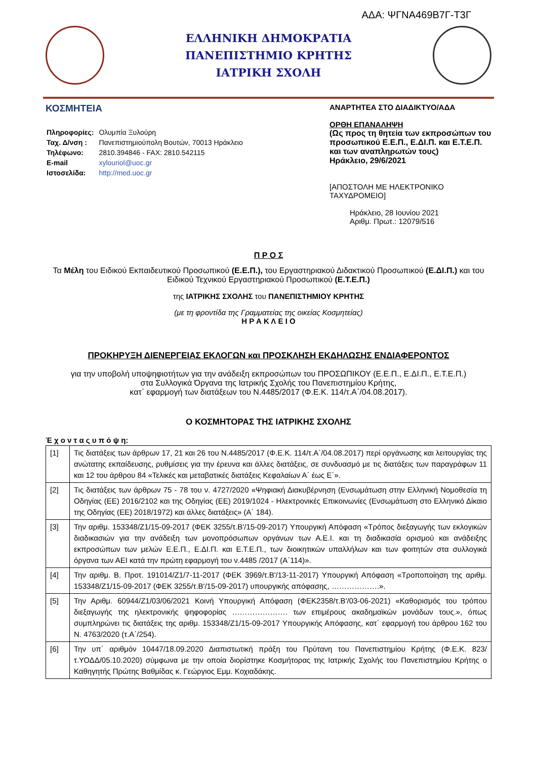ΑΔΑ: ΨΓΝΑ469Β7Γ-Τ3Γ
ΕΛΛΗΝΙΚΗ ΔΗΜΟΚΡΑΤΙΑ
ΠΑΝΕΠΙΣΤΗΜΙΟ ΚΡΗΤΗΣ
ΙΑΤΡΙΚΗ ΣΧΟΛΗ
ΚΟΣΜΗΤΕΙΑ
| Πληροφορίες: | Ολυμπία Ξυλούρη |
| Ταχ. Δ/νση : | Πανεπιστημιούπολη Βουτών, 70013 Ηράκλειο |
| Τηλέφωνο: | 2810.394846 - FAX: 2810.542115 |
| E-mail | xylouriol@uoc.gr |
| Ιστοσελίδα: | http://med.uoc.gr |
ΑΝΑΡΤΗΤΕΑ ΣΤΟ ΔΙΑΔΙΚΤΥΟ/ΑΔΑ
ΟΡΘΗ ΕΠΑΝΑΛΗΨΗ
(Ως προς τη θητεία των εκπροσώπων του προσωπικού Ε.Ε.Π., Ε.ΔΙ.Π. και Ε.Τ.Ε.Π. και των αναπληρωτών τους)
Ηράκλειο, 29/6/2021
[ΑΠΟΣΤΟΛΗ ΜΕ ΗΛΕΚΤΡΟΝΙΚΟ ΤΑΧΥΔΡΟΜΕΙΟ]
Ηράκλειο, 28 Ιουνίου 2021
Αριθμ. Πρωτ.: 12079/516
Π Ρ Ο Σ
Τα Μέλη του Ειδικού Εκπαιδευτικού Προσωπικού (Ε.Ε.Π.), του Εργαστηριακού Διδακτικού Προσωπικού (Ε.ΔΙ.Π.) και του Ειδικού Τεχνικού Εργαστηριακού Προσωπικού (Ε.Τ.Ε.Π.)
της ΙΑΤΡΙΚΗΣ ΣΧΟΛΗΣ του ΠΑΝΕΠΙΣΤΗΜΙΟΥ ΚΡΗΤΗΣ
(με τη φροντίδα της Γραμματείας της οικείας Κοσμητείας)
Η Ρ Α Κ Λ Ε Ι Ο
ΠΡΟΚΗΡΥΞΗ ΔΙΕΝΕΡΓΕΙΑΣ ΕΚΛΟΓΩΝ και ΠΡΟΣΚΛΗΣΗ ΕΚΔΗΛΩΣΗΣ ΕΝΔΙΑΦΕΡΟΝΤΟΣ
για την υποβολή υποψηφιοτήτων για την ανάδειξη εκπροσώπων του ΠΡΟΣΩΠΙΚΟΥ (Ε.Ε.Π., Ε.ΔΙ.Π., Ε.Τ.Ε.Π.)
στα Συλλογικά Όργανα της Ιατρικής Σχολής του Πανεπιστημίου Κρήτης,
κατ΄ εφαρμογή των διατάξεων του Ν.4485/2017 (Φ.Ε.Κ. 114/τ.Α΄/04.08.2017).
Ο ΚΟΣΜΗΤΟΡΑΣ ΤΗΣ ΙΑΤΡΙΚΗΣ ΣΧΟΛΗΣ
Έ χ ο ν τ α ς υ π ό ψ η:
| [1] | Τις διατάξεις των άρθρων 17, 21 και 26 του Ν.4485/2017 (Φ.Ε.Κ. 114/τ.Α΄/04.08.2017) περί οργάνωσης και λειτουργίας της ανώτατης εκπαίδευσης, ρυθμίσεις για την έρευνα και άλλες διατάξεις, σε συνδυασμό με τις διατάξεις των παραγράφων 11 και 12 του άρθρου 84 «Τελικές και μεταβατικές διατάξεις Κεφαλαίων Α΄ έως Ε΄». |
| [2] | Τις διατάξεις των άρθρων 75 - 78 του ν. 4727/2020 «Ψηφιακή Διακυβέρνηση (Ενσωμάτωση στην Ελληνική Νομοθεσία τη Οδηγίας (ΕΕ) 2016/2102 και της Οδηγίας (ΕΕ) 2019/1024 - Ηλεκτρονικές Επικοινωνίες (Ενσωμάτωση στο Ελληνικό Δίκαιο της Οδηγίας (ΕΕ) 2018/1972) και άλλες διατάξεις» (Α΄ 184). |
| [3] | Την αριθμ. 153348/Ζ1/15-09-2017 (ΦΕΚ 3255/τ.Β'/15-09-2017) Υπουργική Απόφαση «Τρόπος διεξαγωγής των εκλογικών διαδικασιών για την ανάδειξη των μονοπρόσωπων οργάνων των Α.Ε.Ι. και τη διαδικασία ορισμού και ανάδειξης εκπροσώπων των μελών Ε.Ε.Π., Ε.ΔΙ.Π. και Ε.Τ.Ε.Π., των διοικητικών υπαλλήλων και των φοιτητών στα συλλογικά όργανα των ΑΕΙ κατά την πρώτη εφαρμογή του ν.4485 /2017 (Α΄114)». |
| [4] | Την αριθμ. Β. Προτ. 191014/Ζ1/7-11-2017 (ΦΕΚ 3969/τ.Β'/13-11-2017) Υπουργική Απόφαση «Τροποποίηση της αριθμ. 153348/Ζ1/15-09-2017 (ΦΕΚ 3255/τ.Β'/15-09-2017) υπουργικής απόφασης, ……………….». |
| [5] | Την Αριθμ. 60944/Ζ1/03/06/2021 Κοινή Υπουργική Απόφαση (ΦΕΚ2358/τ.Β'/03-06-2021) «Καθορισμός του τρόπου διεξαγωγής της ηλεκτρονικής ψηφοφορίας …………………. των επιμέρους ακαδημαϊκών μονάδων τους.», όπως συμπληρώνει τις διατάξεις της αριθμ. 153348/Ζ1/15-09-2017 Υπουργικής Απόφασης, κατ΄ εφαρμογή του άρθρου 162 του Ν. 4763/2020 (τ.Α΄/254). |
| [6] | Την υπ΄ αριθμόν 10447/18.09.2020 Διαπιστωτική πράξη του Πρύτανη του Πανεπιστημίου Κρήτης (Φ.Ε.Κ. 823/ τ.ΥΟΔΔ/05.10.2020) σύμφωνα με την οποία διορίστηκε Κοσμήτορας της Ιατρικής Σχολής του Πανεπιστημίου Κρήτης ο Καθηγητής Πρώτης Βαθμίδας κ. Γεώργιος Εμμ. Κοχιαδάκης. |